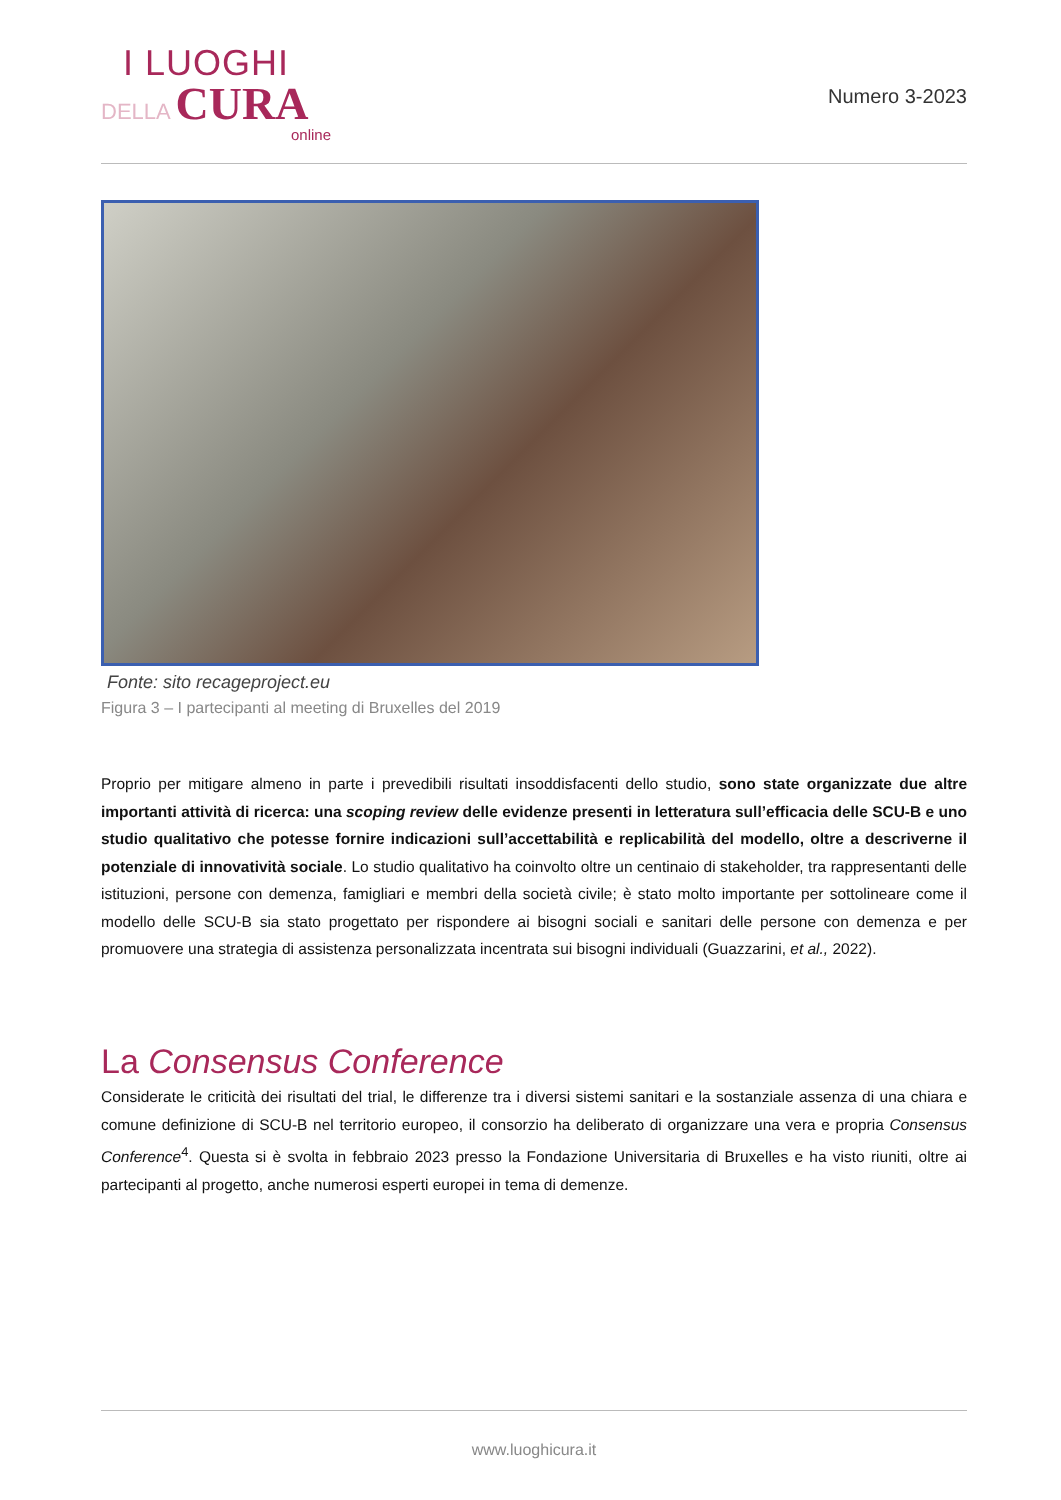I LUOGHI
DELLA CURA
online
Numero 3-2023
Fonte: sito recageproject.eu
Figura 3 – I partecipanti al meeting di Bruxelles del 2019
Proprio per mitigare almeno in parte i prevedibili risultati insoddisfacenti dello studio, sono state organizzate due altre importanti attività di ricerca: una scoping review delle evidenze presenti in letteratura sull’efficacia delle SCU-B e uno studio qualitativo che potesse fornire indicazioni sull’accettabilità e replicabilità del modello, oltre a descriverne il potenziale di innovatività sociale. Lo studio qualitativo ha coinvolto oltre un centinaio di stakeholder, tra rappresentanti delle istituzioni, persone con demenza, famigliari e membri della società civile; è stato molto importante per sottolineare come il modello delle SCU-B sia stato progettato per rispondere ai bisogni sociali e sanitari delle persone con demenza e per promuovere una strategia di assistenza personalizzata incentrata sui bisogni individuali (Guazzarini, et al., 2022).
La Consensus Conference
Considerate le criticità dei risultati del trial, le differenze tra i diversi sistemi sanitari e la sostanziale assenza di una chiara e comune definizione di SCU-B nel territorio europeo, il consorzio ha deliberato di organizzare una vera e propria Consensus Conference<sup>4</sup>. Questa si è svolta in febbraio 2023 presso la Fondazione Universitaria di Bruxelles e ha visto riuniti, oltre ai partecipanti al progetto, anche numerosi esperti europei in tema di demenze.
www.luoghicura.it